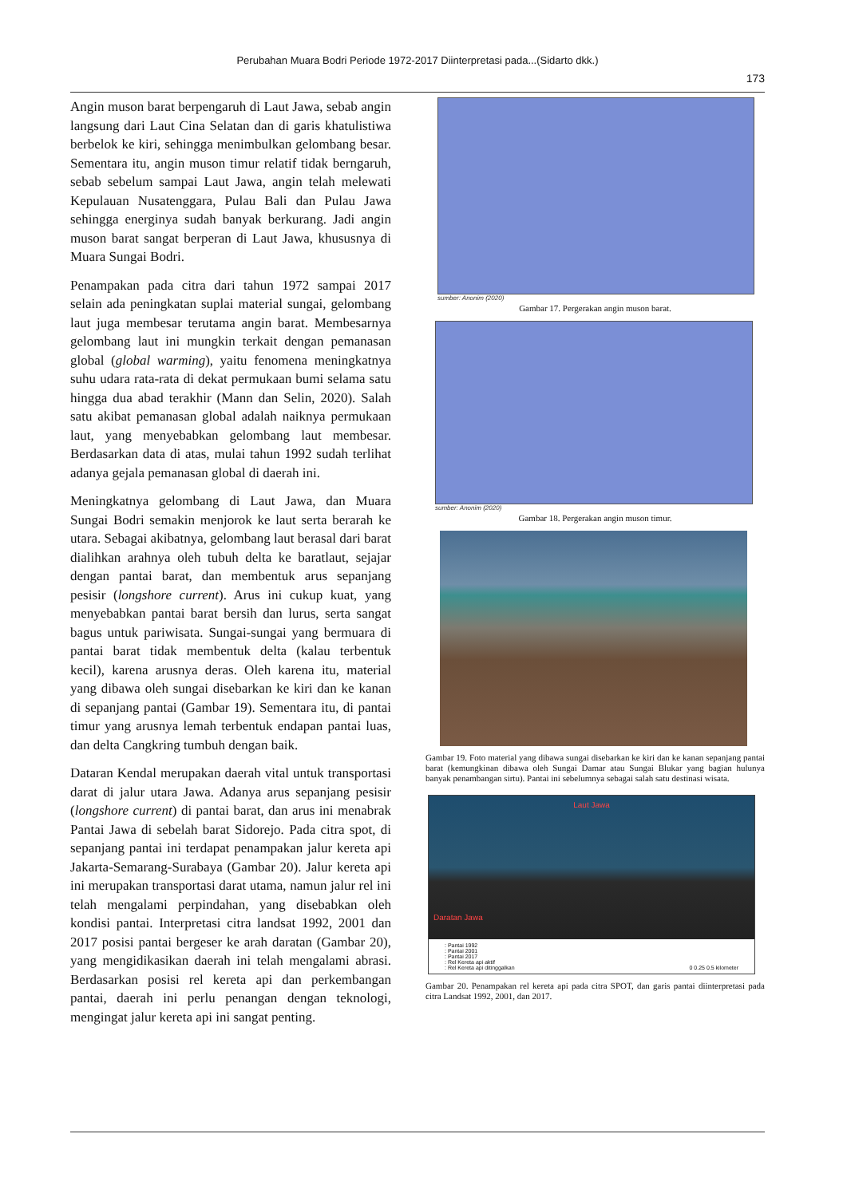Perubahan Muara Bodri Periode 1972-2017 Diinterpretasi pada...(Sidarto dkk.)
173
Angin muson barat berpengaruh di Laut Jawa, sebab angin langsung dari Laut Cina Selatan dan di garis khatulistiwa berbelok ke kiri, sehingga menimbulkan gelombang besar. Sementara itu, angin muson timur relatif tidak berngaruh, sebab sebelum sampai Laut Jawa, angin telah melewati Kepulauan Nusatenggara, Pulau Bali dan Pulau Jawa sehingga energinya sudah banyak berkurang. Jadi angin muson barat sangat berperan di Laut Jawa, khususnya di Muara Sungai Bodri.
Penampakan pada citra dari tahun 1972 sampai 2017 selain ada peningkatan suplai material sungai, gelombang laut juga membesar terutama angin barat. Membesarnya gelombang laut ini mungkin terkait dengan pemanasan global (global warming), yaitu fenomena meningkatnya suhu udara rata-rata di dekat permukaan bumi selama satu hingga dua abad terakhir (Mann dan Selin, 2020). Salah satu akibat pemanasan global adalah naiknya permukaan laut, yang menyebabkan gelombang laut membesar. Berdasarkan data di atas, mulai tahun 1992 sudah terlihat adanya gejala pemanasan global di daerah ini.
Meningkatnya gelombang di Laut Jawa, dan Muara Sungai Bodri semakin menjorok ke laut serta berarah ke utara. Sebagai akibatnya, gelombang laut berasal dari barat dialihkan arahnya oleh tubuh delta ke baratlaut, sejajar dengan pantai barat, dan membentuk arus sepanjang pesisir (longshore current). Arus ini cukup kuat, yang menyebabkan pantai barat bersih dan lurus, serta sangat bagus untuk pariwisata. Sungai-sungai yang bermuara di pantai barat tidak membentuk delta (kalau terbentuk kecil), karena arusnya deras. Oleh karena itu, material yang dibawa oleh sungai disebarkan ke kiri dan ke kanan di sepanjang pantai (Gambar 19). Sementara itu, di pantai timur yang arusnya lemah terbentuk endapan pantai luas, dan delta Cangkring tumbuh dengan baik.
Dataran Kendal merupakan daerah vital untuk transportasi darat di jalur utara Jawa. Adanya arus sepanjang pesisir (longshore current) di pantai barat, dan arus ini menabrak Pantai Jawa di sebelah barat Sidorejo. Pada citra spot, di sepanjang pantai ini terdapat penampakan jalur kereta api Jakarta-Semarang-Surabaya (Gambar 20). Jalur kereta api ini merupakan transportasi darat utama, namun jalur rel ini telah mengalami perpindahan, yang disebabkan oleh kondisi pantai. Interpretasi citra landsat 1992, 2001 dan 2017 posisi pantai bergeser ke arah daratan (Gambar 20), yang mengidikasikan daerah ini telah mengalami abrasi. Berdasarkan posisi rel kereta api dan perkembangan pantai, daerah ini perlu penangan dengan teknologi, mengingat jalur kereta api ini sangat penting.
sumber: Anonim (2020)
Gambar 17. Pergerakan angin muson barat.
sumber: Anonim (2020)
Gambar 18. Pergerakan angin muson timur.
Gambar 19. Foto material yang dibawa sungai disebarkan ke kiri dan ke kanan sepanjang pantai barat (kemungkinan dibawa oleh Sungai Damar atau Sungai Blukar yang bagian hulunya banyak penambangan sirtu). Pantai ini sebelumnya sebagai salah satu destinasi wisata.
Laut Jawa
Daratan Jawa
: Pantai 1992
: Pantai 2001
: Pantai 2017
: Rel Kereta api aktif
: Rel Kereta api ditinggalkan 0 0.25 0.5 kilometer
Gambar 20. Penampakan rel kereta api pada citra SPOT, dan garis pantai diinterpretasi pada citra Landsat 1992, 2001, dan 2017.